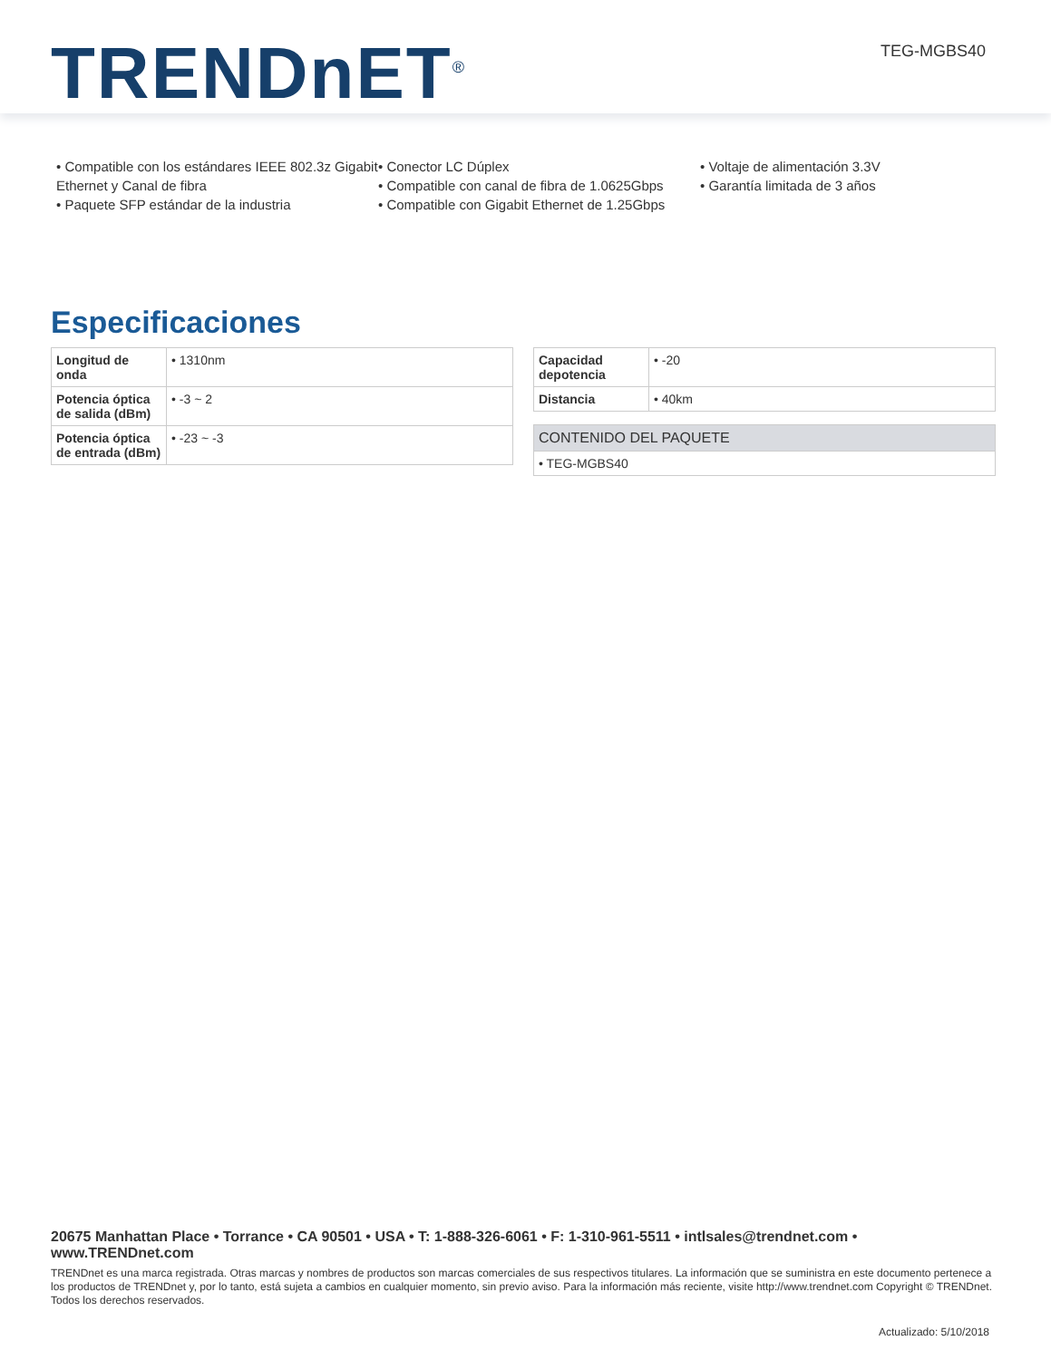TRENDnET<sup>®</sup> TEG-MGBS40
• Compatible con los estándares IEEE 802.3z Gigabit Ethernet y Canal de fibra
• Paquete SFP estándar de la industria
• Conector LC Dúplex
• Compatible con canal de fibra de 1.0625Gbps
• Compatible con Gigabit Ethernet de 1.25Gbps
• Voltaje de alimentación 3.3V
• Garantía limitada de 3 años
Especificaciones
| Longitud de onda | • 1310nm |
| Potencia óptica de salida (dBm) | • -3 ~ 2 |
| Potencia óptica de entrada (dBm) | • -23 ~ -3 |
| Capacidad depotencia | • -20 |
| Distancia | • 40km |
| CONTENIDO DEL PAQUETE |
| --- |
| • TEG-MGBS40 |
20675 Manhattan Place • Torrance • CA 90501 • USA • T: 1-888-326-6061 • F: 1-310-961-5511 • intlsales@trendnet.com • www.TRENDnet.com
TRENDnet es una marca registrada. Otras marcas y nombres de productos son marcas comerciales de sus respectivos titulares. La información que se suministra en este documento pertenece a los productos de TRENDnet y, por lo tanto, está sujeta a cambios en cualquier momento, sin previo aviso. Para la información más reciente, visite http://www.trendnet.com Copyright © TRENDnet. Todos los derechos reservados.
Actualizado: 5/10/2018